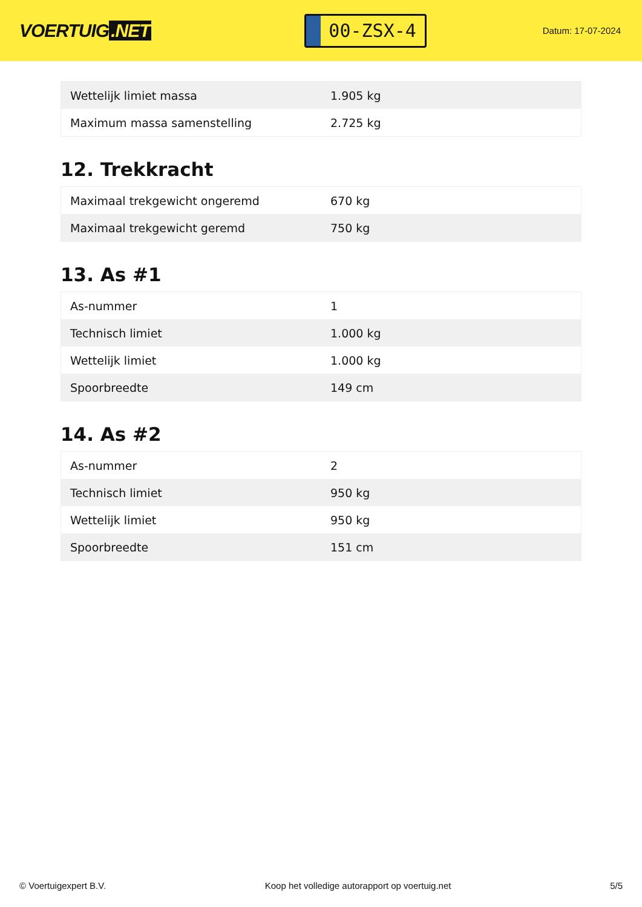VOERTUIG.NET
00-ZSX-4
Datum: 17-07-2024
| Wettelijk limiet massa | 1.905 kg |
| Maximum massa samenstelling | 2.725 kg |
12. Trekkracht
| Maximaal trekgewicht ongeremd | 670 kg |
| Maximaal trekgewicht geremd | 750 kg |
13. As #1
| As-nummer | 1 |
| Technisch limiet | 1.000 kg |
| Wettelijk limiet | 1.000 kg |
| Spoorbreedte | 149 cm |
14. As #2
| As-nummer | 2 |
| Technisch limiet | 950 kg |
| Wettelijk limiet | 950 kg |
| Spoorbreedte | 151 cm |
© Voertuigexpert B.V. Koop het volledige autorapport op voertuig.net 5/5